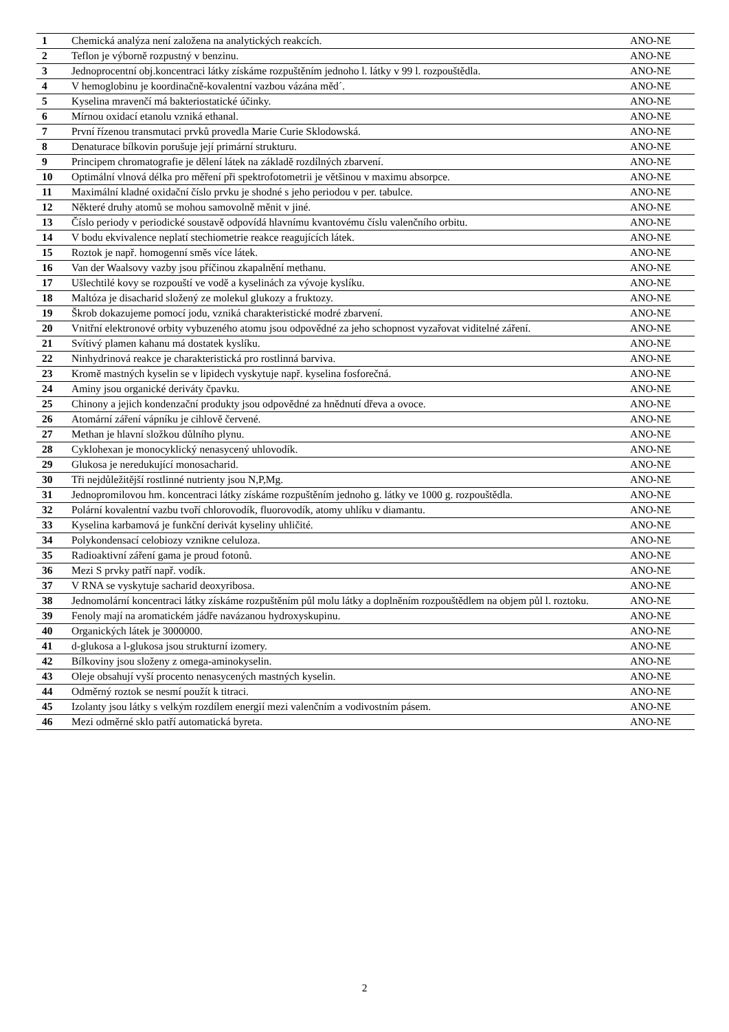| 1 | Chemická analýza není založena na analytických reakcích. | ANO-NE |
| 2 | Teflon je výborně rozpustný v benzinu. | ANO-NE |
| 3 | Jednoprocentní obj.koncentraci látky získáme rozpuštěním jednoho l. látky v 99 l. rozpouštědla. | ANO-NE |
| 4 | V hemoglobinu je koordinačně-kovalentní vazbou vázána měd´. | ANO-NE |
| 5 | Kyselina mravenčí má bakteriostatické účinky. | ANO-NE |
| 6 | Mírnou oxidací etanolu vzniká ethanal. | ANO-NE |
| 7 | První řízenou transmutaci prvků provedla Marie Curie Sklodowská. | ANO-NE |
| 8 | Denaturace bílkovin porušuje její primární strukturu. | ANO-NE |
| 9 | Principem chromatografie je dělení látek na základě rozdílných zbarvení. | ANO-NE |
| 10 | Optimální vlnová délka pro měření při spektrofotometrii je většinou v maximu absorpce. | ANO-NE |
| 11 | Maximální kladné oxidační číslo prvku je shodné s jeho periodou v per. tabulce. | ANO-NE |
| 12 | Některé druhy atomů se mohou samovolně měnit v jiné. | ANO-NE |
| 13 | Číslo periody v periodické soustavě odpovídá hlavnímu kvantovému číslu valenčního orbitu. | ANO-NE |
| 14 | V bodu ekvivalence neplatí stechiometrie reakce reagujících látek. | ANO-NE |
| 15 | Roztok je např. homogenní směs více látek. | ANO-NE |
| 16 | Van der Waalsovy vazby jsou příčinou zkapalnění methanu. | ANO-NE |
| 17 | Ušlechtilé kovy se rozpouští ve vodě a kyselinách za vývoje kyslíku. | ANO-NE |
| 18 | Maltóza je disacharid složený ze molekul glukozy a fruktozy. | ANO-NE |
| 19 | Škrob dokazujeme pomocí jodu, vzniká charakteristické modré zbarvení. | ANO-NE |
| 20 | Vnitřní elektronové orbity vybuzeného atomu jsou odpovědné za jeho schopnost vyzařovat viditelné záření. | ANO-NE |
| 21 | Svítivý plamen kahanu má dostatek kyslíku. | ANO-NE |
| 22 | Ninhydrinová reakce je charakteristická pro rostlinná barviva. | ANO-NE |
| 23 | Kromě mastných kyselin se v lipidech vyskytuje např. kyselina fosforečná. | ANO-NE |
| 24 | Aminy jsou organické deriváty čpavku. | ANO-NE |
| 25 | Chinony a jejich kondenzační produkty jsou odpovědné za hnědnutí dřeva a ovoce. | ANO-NE |
| 26 | Atomární záření vápníku je cihlově červené. | ANO-NE |
| 27 | Methan je hlavní složkou důlního plynu. | ANO-NE |
| 28 | Cyklohexan je monocyklický nenasycený uhlovodík. | ANO-NE |
| 29 | Glukosa je neredukující monosacharid. | ANO-NE |
| 30 | Tři nejdůležitější rostlinné nutrienty jsou N,P,Mg. | ANO-NE |
| 31 | Jednopromilovou hm. koncentraci látky získáme rozpuštěním jednoho g. látky ve 1000 g. rozpouštědla. | ANO-NE |
| 32 | Polární kovalentní vazbu tvoří chlorovodík, fluorovodík, atomy uhlíku v diamantu. | ANO-NE |
| 33 | Kyselina karbamová je funkční derivát kyseliny uhličité. | ANO-NE |
| 34 | Polykondensací celobiozy vznikne celuloza. | ANO-NE |
| 35 | Radioaktivní záření gama je proud fotonů. | ANO-NE |
| 36 | Mezi S prvky patří např. vodík. | ANO-NE |
| 37 | V RNA se vyskytuje sacharid deoxyribosa. | ANO-NE |
| 38 | Jednomolární koncentraci látky získáme rozpuštěním půl molu látky a doplněním rozpouštědlem na objem půl l. roztoku. | ANO-NE |
| 39 | Fenoly mají na aromatickém jádře navázanou hydroxyskupinu. | ANO-NE |
| 40 | Organických látek je 3000000. | ANO-NE |
| 41 | d-glukosa a l-glukosa jsou strukturní izomery. | ANO-NE |
| 42 | Bílkoviny jsou složeny z omega-aminokyselin. | ANO-NE |
| 43 | Oleje obsahují vyší procento nenasycených mastných kyselin. | ANO-NE |
| 44 | Odměrný roztok se nesmí použít k titraci. | ANO-NE |
| 45 | Izolanty jsou látky s velkým rozdílem energií mezi valenčním a vodivostním pásem. | ANO-NE |
| 46 | Mezi odměrné sklo patří automatická byreta. | ANO-NE |
2